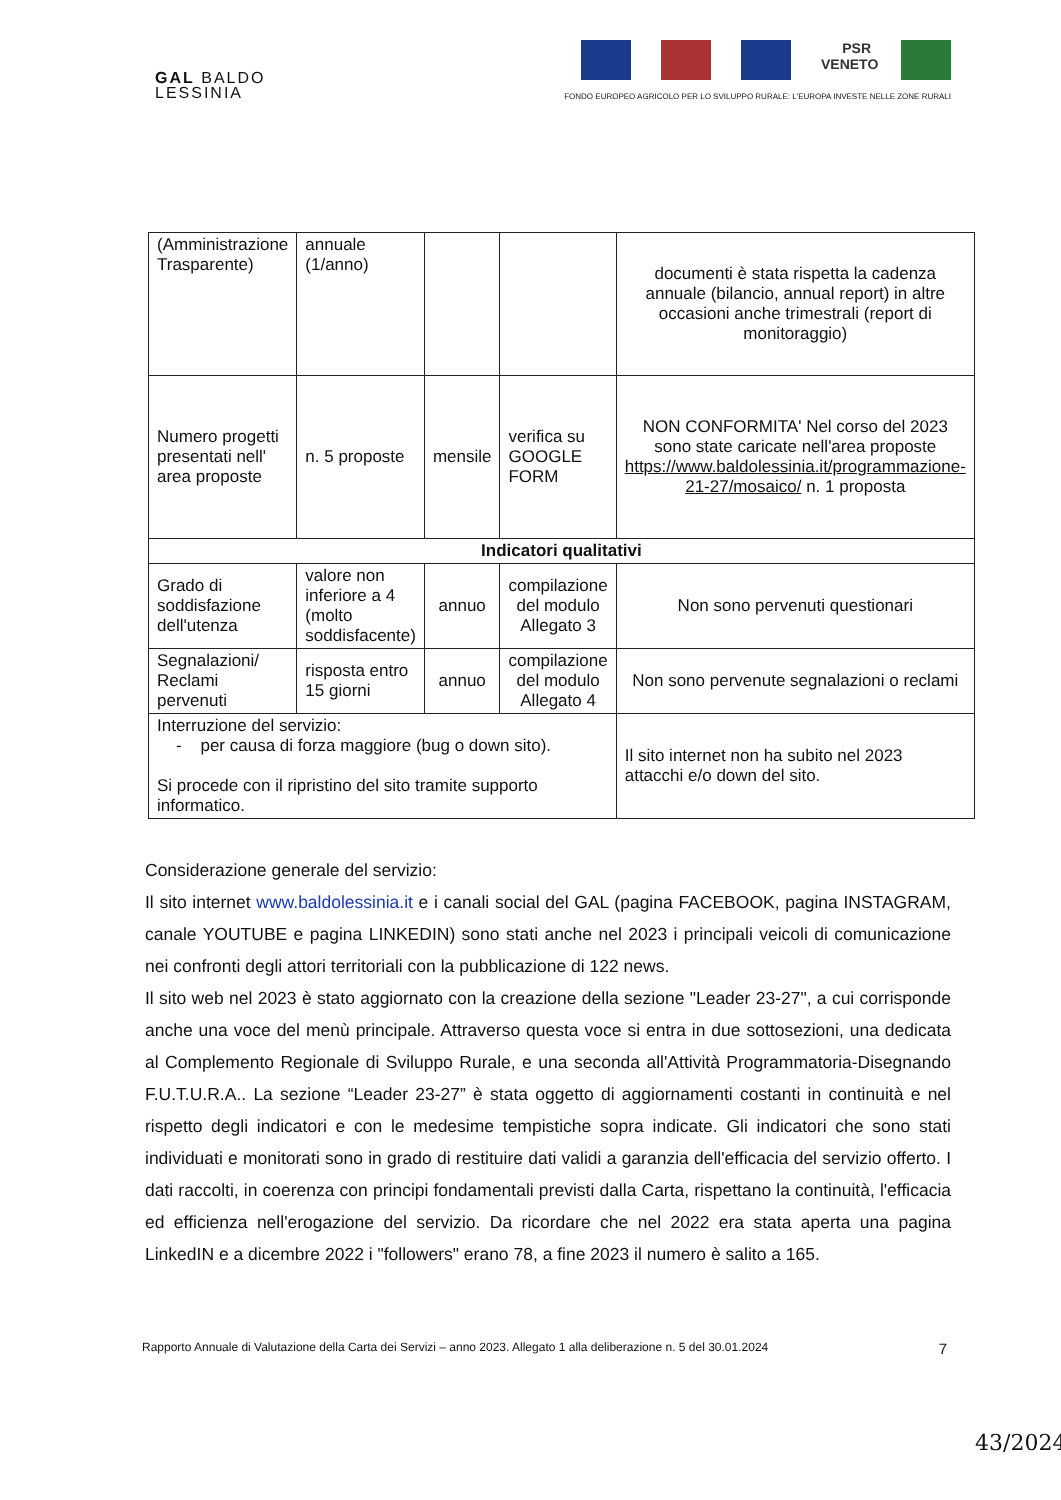GAL BALDO
LESSINIA
PSR
VENETO
FONDO EUROPEO AGRICOLO PER LO SVILUPPO RURALE: L'EUROPA INVESTE NELLE ZONE RURALI
| (Amministrazione Trasparente) | annuale (1/anno) | | | documenti è stata rispetta la cadenza annuale (bilancio, annual report) in altre occasioni anche trimestrali (report di monitoraggio) |
| Numero progetti presentati nell' area proposte | n. 5 proposte | mensile | verifica su GOOGLE FORM | NON CONFORMITA' Nel corso del 2023 sono state caricate nell'area proposte https://www.baldolessinia.it/programmazione-21-27/mosaico/ n. 1 proposta |
| Indicatori qualitativi | | | | |
| Grado di soddisfazione dell'utenza | valore non inferiore a 4 (molto soddisfacente) | annuo | compilazione del modulo Allegato 3 | Non sono pervenuti questionari |
| Segnalazioni/ Reclami pervenuti | risposta entro 15 giorni | annuo | compilazione del modulo Allegato 4 | Non sono pervenute segnalazioni o reclami |
| Interruzione del servizio: - per causa di forza maggiore (bug o down sito). Si procede con il ripristino del sito tramite supporto informatico. | | | | Il sito internet non ha subito nel 2023 attacchi e/o down del sito. |
Considerazione generale del servizio:
Il sito internet www.baldolessinia.it e i canali social del GAL (pagina FACEBOOK, pagina INSTAGRAM, canale YOUTUBE e pagina LINKEDIN) sono stati anche nel 2023 i principali veicoli di comunicazione nei confronti degli attori territoriali con la pubblicazione di 122 news.
Il sito web nel 2023 è stato aggiornato con la creazione della sezione "Leader 23-27", a cui corrisponde anche una voce del menù principale. Attraverso questa voce si entra in due sottosezioni, una dedicata al Complemento Regionale di Sviluppo Rurale, e una seconda all'Attività Programmatoria-Disegnando F.U.T.U.R.A.. La sezione “Leader 23-27” è stata oggetto di aggiornamenti costanti in continuità e nel rispetto degli indicatori e con le medesime tempistiche sopra indicate. Gli indicatori che sono stati individuati e monitorati sono in grado di restituire dati validi a garanzia dell'efficacia del servizio offerto. I dati raccolti, in coerenza con principi fondamentali previsti dalla Carta, rispettano la continuità, l'efficacia ed efficienza nell'erogazione del servizio. Da ricordare che nel 2022 era stata aperta una pagina LinkedIN e a dicembre 2022 i "followers" erano 78, a fine 2023 il numero è salito a 165.
Rapporto Annuale di Valutazione della Carta dei Servizi – anno 2023. Allegato 1 alla deliberazione n. 5 del 30.01.2024 7
43/2024